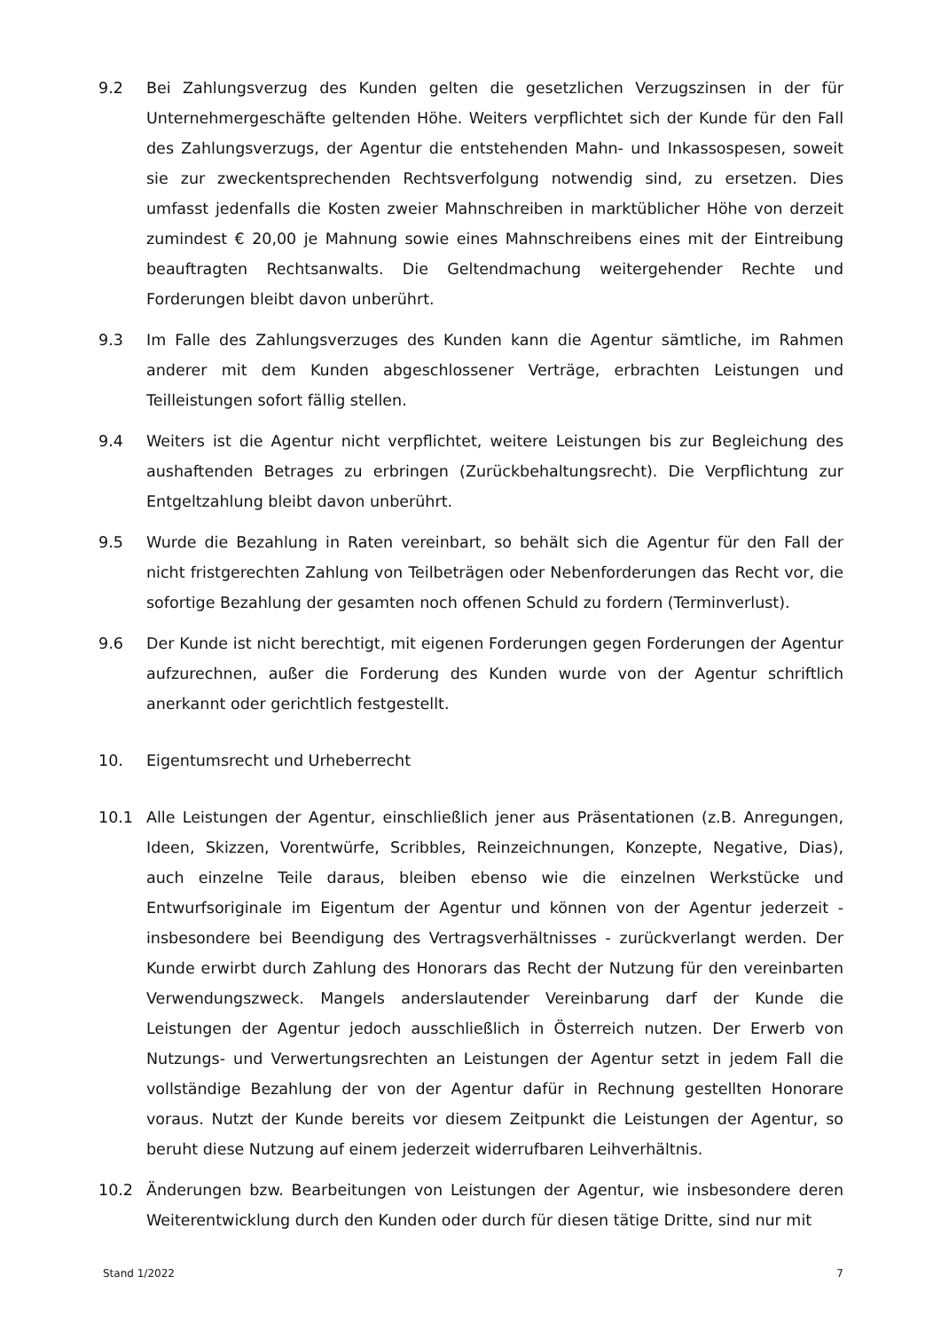9.2 Bei Zahlungsverzug des Kunden gelten die gesetzlichen Verzugszinsen in der für Unternehmergeschäfte geltenden Höhe. Weiters verpflichtet sich der Kunde für den Fall des Zahlungsverzugs, der Agentur die entstehenden Mahn- und Inkassospesen, soweit sie zur zweckentsprechenden Rechtsverfolgung notwendig sind, zu ersetzen. Dies umfasst jedenfalls die Kosten zweier Mahnschreiben in marktüblicher Höhe von derzeit zumindest € 20,00 je Mahnung sowie eines Mahnschreibens eines mit der Eintreibung beauftragten Rechtsanwalts. Die Geltendmachung weitergehender Rechte und Forderungen bleibt davon unberührt.
9.3 Im Falle des Zahlungsverzuges des Kunden kann die Agentur sämtliche, im Rahmen anderer mit dem Kunden abgeschlossener Verträge, erbrachten Leistungen und Teilleistungen sofort fällig stellen.
9.4 Weiters ist die Agentur nicht verpflichtet, weitere Leistungen bis zur Begleichung des aushaftenden Betrages zu erbringen (Zurückbehaltungsrecht). Die Verpflichtung zur Entgeltzahlung bleibt davon unberührt.
9.5 Wurde die Bezahlung in Raten vereinbart, so behält sich die Agentur für den Fall der nicht fristgerechten Zahlung von Teilbeträgen oder Nebenforderungen das Recht vor, die sofortige Bezahlung der gesamten noch offenen Schuld zu fordern (Terminverlust).
9.6 Der Kunde ist nicht berechtigt, mit eigenen Forderungen gegen Forderungen der Agentur aufzurechnen, außer die Forderung des Kunden wurde von der Agentur schriftlich anerkannt oder gerichtlich festgestellt.
10. Eigentumsrecht und Urheberrecht
10.1 Alle Leistungen der Agentur, einschließlich jener aus Präsentationen (z.B. Anregungen, Ideen, Skizzen, Vorentwürfe, Scribbles, Reinzeichnungen, Konzepte, Negative, Dias), auch einzelne Teile daraus, bleiben ebenso wie die einzelnen Werkstücke und Entwurfsoriginale im Eigentum der Agentur und können von der Agentur jederzeit - insbesondere bei Beendigung des Vertragsverhältnisses - zurückverlangt werden. Der Kunde erwirbt durch Zahlung des Honorars das Recht der Nutzung für den vereinbarten Verwendungszweck. Mangels anderslautender Vereinbarung darf der Kunde die Leistungen der Agentur jedoch ausschließlich in Österreich nutzen. Der Erwerb von Nutzungs- und Verwertungsrechten an Leistungen der Agentur setzt in jedem Fall die vollständige Bezahlung der von der Agentur dafür in Rechnung gestellten Honorare voraus. Nutzt der Kunde bereits vor diesem Zeitpunkt die Leistungen der Agentur, so beruht diese Nutzung auf einem jederzeit widerrufbaren Leihverhältnis.
10.2 Änderungen bzw. Bearbeitungen von Leistungen der Agentur, wie insbesondere deren Weiterentwicklung durch den Kunden oder durch für diesen tätige Dritte, sind nur mit
Stand 1/2022 7